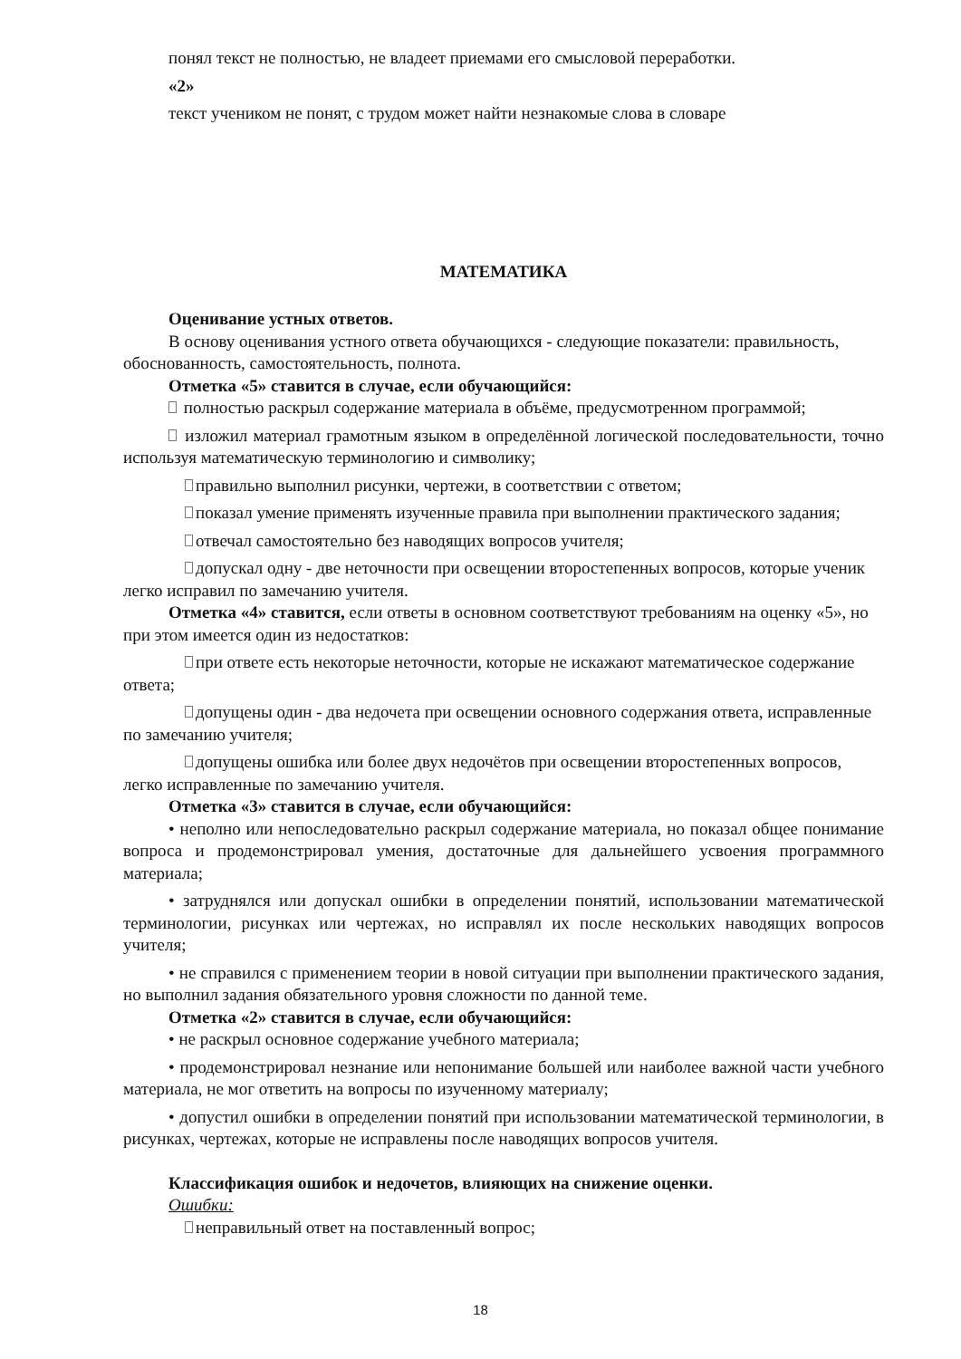понял текст не полностью, не владеет приемами его смысловой переработки.
«2»
текст учеником не понят, с трудом может найти незнакомые слова в словаре
МАТЕМАТИКА
Оценивание устных ответов.
В основу оценивания устного ответа обучающихся - следующие показатели: правильность, обоснованность, самостоятельность, полнота.
Отметка «5» ставится в случае, если обучающийся:
полностью раскрыл содержание материала в объёме, предусмотренном программой;
изложил материал грамотным языком в определённой логической последовательности, точно используя математическую терминологию и символику;
правильно выполнил рисунки, чертежи, в соответствии с ответом;
показал умение применять изученные правила при выполнении практического задания;
отвечал самостоятельно без наводящих вопросов учителя;
допускал одну - две неточности при освещении второстепенных вопросов, которые ученик легко исправил по замечанию учителя.
Отметка «4» ставится, если ответы в основном соответствуют требованиям на оценку «5», но при этом имеется один из недостатков:
при ответе есть некоторые неточности, которые не искажают математическое содержание ответа;
допущены один - два недочета при освещении основного содержания ответа, исправленные по замечанию учителя;
допущены ошибка или более двух недочётов при освещении второстепенных вопросов, легко исправленные по замечанию учителя.
Отметка «3» ставится в случае, если обучающийся:
• неполно или непоследовательно раскрыл содержание материала, но показал общее понимание вопроса и продемонстрировал умения, достаточные для дальнейшего усвоения программного материала;
• затруднялся или допускал ошибки в определении понятий, использовании математической терминологии, рисунках или чертежах, но исправлял их после нескольких наводящих вопросов учителя;
• не справился с применением теории в новой ситуации при выполнении практического задания, но выполнил задания обязательного уровня сложности по данной теме.
Отметка «2» ставится в случае, если обучающийся:
• не раскрыл основное содержание учебного материала;
• продемонстрировал незнание или непонимание большей или наиболее важной части учебного материала, не мог ответить на вопросы по изученному материалу;
• допустил ошибки в определении понятий при использовании математической терминологии, в рисунках, чертежах, которые не исправлены после наводящих вопросов учителя.
Классификация ошибок и недочетов, влияющих на снижение оценки.
Ошибки:
неправильный ответ на поставленный вопрос;
18